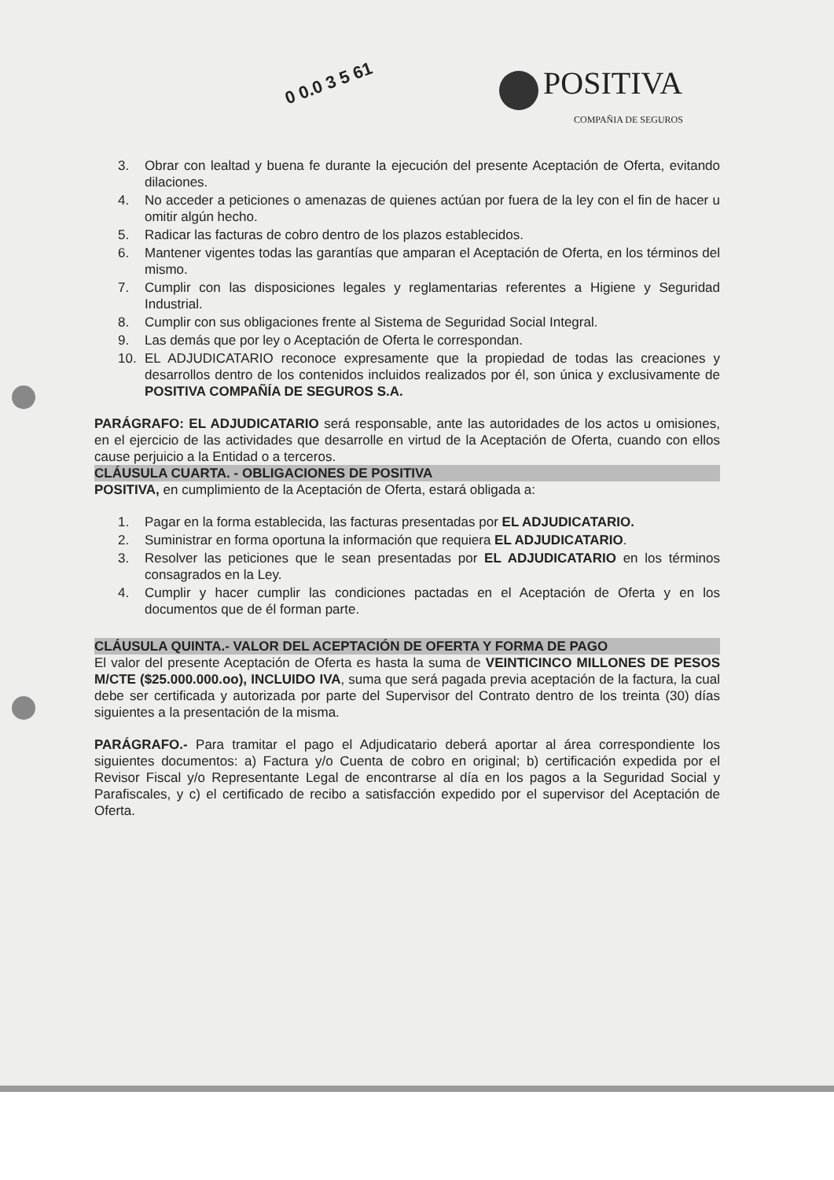0 0.0 3 5 61
POSITIVA
COMPAÑIA DE SEGUROS
3. Obrar con lealtad y buena fe durante la ejecución del presente Aceptación de Oferta, evitando dilaciones.
4. No acceder a peticiones o amenazas de quienes actúan por fuera de la ley con el fin de hacer u omitir algún hecho.
5. Radicar las facturas de cobro dentro de los plazos establecidos.
6. Mantener vigentes todas las garantías que amparan el Aceptación de Oferta, en los términos del mismo.
7. Cumplir con las disposiciones legales y reglamentarias referentes a Higiene y Seguridad Industrial.
8. Cumplir con sus obligaciones frente al Sistema de Seguridad Social Integral.
9. Las demás que por ley o Aceptación de Oferta le correspondan.
10. EL ADJUDICATARIO reconoce expresamente que la propiedad de todas las creaciones y desarrollos dentro de los contenidos incluidos realizados por él, son única y exclusivamente de POSITIVA COMPAÑÍA DE SEGUROS S.A.
PARÁGRAFO: EL ADJUDICATARIO será responsable, ante las autoridades de los actos u omisiones, en el ejercicio de las actividades que desarrolle en virtud de la Aceptación de Oferta, cuando con ellos cause perjuicio a la Entidad o a terceros.
CLÁUSULA CUARTA. - OBLIGACIONES DE POSITIVA
POSITIVA, en cumplimiento de la Aceptación de Oferta, estará obligada a:
1. Pagar en la forma establecida, las facturas presentadas por EL ADJUDICATARIO.
2. Suministrar en forma oportuna la información que requiera EL ADJUDICATARIO.
3. Resolver las peticiones que le sean presentadas por EL ADJUDICATARIO en los términos consagrados en la Ley.
4. Cumplir y hacer cumplir las condiciones pactadas en el Aceptación de Oferta y en los documentos que de él forman parte.
CLÁUSULA QUINTA.- VALOR DEL ACEPTACIÓN DE OFERTA Y FORMA DE PAGO
El valor del presente Aceptación de Oferta es hasta la suma de VEINTICINCO MILLONES DE PESOS M/CTE ($25.000.000.oo), INCLUIDO IVA, suma que será pagada previa aceptación de la factura, la cual debe ser certificada y autorizada por parte del Supervisor del Contrato dentro de los treinta (30) días siguientes a la presentación de la misma.
PARÁGRAFO.- Para tramitar el pago el Adjudicatario deberá aportar al área correspondiente los siguientes documentos: a) Factura y/o Cuenta de cobro en original; b) certificación expedida por el Revisor Fiscal y/o Representante Legal de encontrarse al día en los pagos a la Seguridad Social y Parafiscales, y c) el certificado de recibo a satisfacción expedido por el supervisor del Aceptación de Oferta.